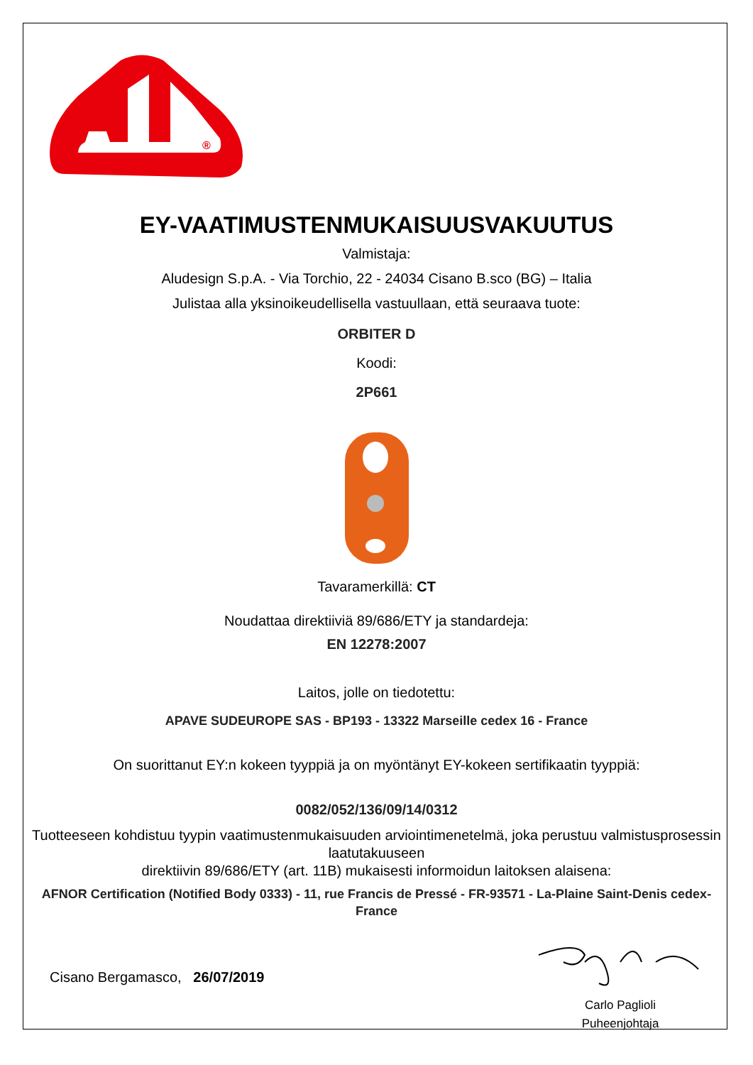®
EY-VAATIMUSTENMUKAISUUSVAKUUTUS
Valmistaja:
Aludesign S.p.A. - Via Torchio, 22 - 24034 Cisano B.sco (BG) – Italia
Julistaa alla yksinoikeudellisella vastuullaan, että seuraava tuote:
ORBITER D
Koodi:
2P661
Tavaramerkillä: CT
Noudattaa direktiiviä 89/686/ETY ja standardeja:
EN 12278:2007
Laitos, jolle on tiedotettu:
APAVE SUDEUROPE SAS - BP193 - 13322 Marseille cedex 16 - France
On suorittanut EY:n kokeen tyyppiä ja on myöntänyt EY-kokeen sertifikaatin tyyppiä:
0082/052/136/09/14/0312
Tuotteeseen kohdistuu tyypin vaatimustenmukaisuuden arviointimenetelmä, joka perustuu valmistusprosessin laatutakuuseen
direktiivin 89/686/ETY (art. 11B) mukaisesti informoidun laitoksen alaisena:
AFNOR Certification (Notified Body 0333) - 11, rue Francis de Pressé - FR-93571 - La-Plaine Saint-Denis cedex-France
Cisano Bergamasco, 26/07/2019
Carlo Paglioli
Puheenjohtaja